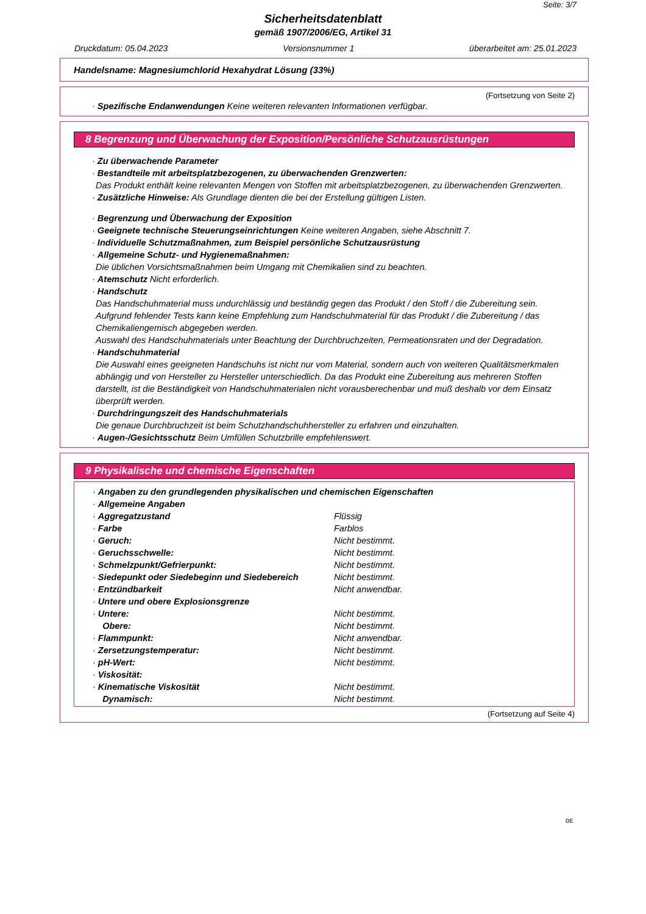Seite: 3/7
Sicherheitsdatenblatt
gemäß 1907/2006/EG, Artikel 31
Druckdatum: 05.04.2023 Versionsnummer 1 überarbeitet am: 25.01.2023
Handelsname: Magnesiumchlorid Hexahydrat Lösung (33%)
(Fortsetzung von Seite 2)
· Spezifische Endanwendungen Keine weiteren relevanten Informationen verfügbar.
8 Begrenzung und Überwachung der Exposition/Persönliche Schutzausrüstungen
· Zu überwachende Parameter
· Bestandteile mit arbeitsplatzbezogenen, zu überwachenden Grenzwerten:
Das Produkt enthält keine relevanten Mengen von Stoffen mit arbeitsplatzbezogenen, zu überwachenden Grenzwerten.
· Zusätzliche Hinweise: Als Grundlage dienten die bei der Erstellung gültigen Listen.
· Begrenzung und Überwachung der Exposition
· Geeignete technische Steuerungseinrichtungen Keine weiteren Angaben, siehe Abschnitt 7.
· Individuelle Schutzmaßnahmen, zum Beispiel persönliche Schutzausrüstung
· Allgemeine Schutz- und Hygienemaßnahmen:
Die üblichen Vorsichtsmaßnahmen beim Umgang mit Chemikalien sind zu beachten.
· Atemschutz Nicht erforderlich.
· Handschutz
Das Handschuhmaterial muss undurchlässig und beständig gegen das Produkt / den Stoff / die Zubereitung sein.
Aufgrund fehlender Tests kann keine Empfehlung zum Handschuhmaterial für das Produkt / die Zubereitung / das Chemikaliengemisch abgegeben werden.
Auswahl des Handschuhmaterials unter Beachtung der Durchbruchzeiten, Permeationsraten und der Degradation.
· Handschuhmaterial
Die Auswahl eines geeigneten Handschuhs ist nicht nur vom Material, sondern auch von weiteren Qualitätsmerkmalen abhängig und von Hersteller zu Hersteller unterschiedlich. Da das Produkt eine Zubereitung aus mehreren Stoffen darstellt, ist die Beständigkeit von Handschuhmaterialen nicht vorausberechenbar und muß deshalb vor dem Einsatz überprüft werden.
· Durchdringungszeit des Handschuhmaterials
Die genaue Durchbruchzeit ist beim Schutzhandschuhhersteller zu erfahren und einzuhalten.
· Augen-/Gesichtsschutz Beim Umfüllen Schutzbrille empfehlenswert.
9 Physikalische und chemische Eigenschaften
| · Angaben zu den grundlegenden physikalischen und chemischen Eigenschaften | |
| · Allgemeine Angaben | |
| · Aggregatzustand | Flüssig |
| · Farbe | Farblos |
| · Geruch: | Nicht bestimmt. |
| · Geruchsschwelle: | Nicht bestimmt. |
| · Schmelzpunkt/Gefrierpunkt: | Nicht bestimmt. |
| · Siedepunkt oder Siedebeginn und Siedebereich | Nicht bestimmt. |
| · Entzündbarkeit | Nicht anwendbar. |
| · Untere und obere Explosionsgrenze | |
| · Untere: | Nicht bestimmt. |
| Obere: | Nicht bestimmt. |
| · Flammpunkt: | Nicht anwendbar. |
| · Zersetzungstemperatur: | Nicht bestimmt. |
| · pH-Wert: | Nicht bestimmt. |
| · Viskosität: | |
| · Kinematische Viskosität | Nicht bestimmt. |
| Dynamisch: | Nicht bestimmt. |
(Fortsetzung auf Seite 4)
DE